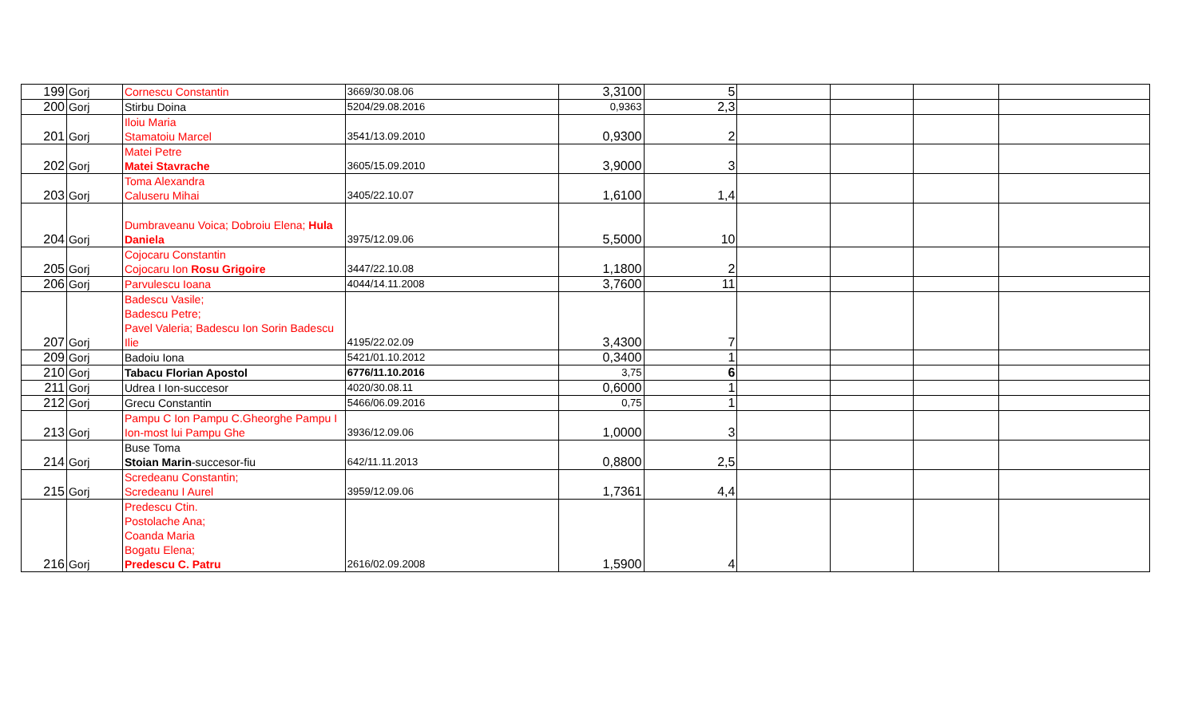| 199 | Gorj | Cornescu Constantin | 3669/30.08.06 | 3,3100 | 5 | | | | |
| 200 | Gorj | Stirbu Doina | 5204/29.08.2016 | 0,9363 | 2,3 | | | | |
| 201 | Gorj | Iloiu Maria Stamatoiu Marcel | 3541/13.09.2010 | 0,9300 | 2 | | | | |
| 202 | Gorj | Matei Petre Matei Stavrache | 3605/15.09.2010 | 3,9000 | 3 | | | | |
| 203 | Gorj | Toma Alexandra Caluseru Mihai | 3405/22.10.07 | 1,6100 | 1,4 | | | | |
| 204 | Gorj | Dumbraveanu Voica; Dobroiu Elena; Hula Daniela | 3975/12.09.06 | 5,5000 | 10 | | | | |
| 205 | Gorj | Cojocaru Constantin Cojocaru Ion Rosu Grigoire | 3447/22.10.08 | 1,1800 | 2 | | | | |
| 206 | Gorj | Parvulescu Ioana | 4044/14.11.2008 | 3,7600 | 11 | | | | |
| 207 | Gorj | Badescu Vasile; Badescu Petre; Pavel Valeria; Badescu Ion Sorin Badescu Ilie | 4195/22.02.09 | 3,4300 | 7 | | | | |
| 209 | Gorj | Badoiu Iona | 5421/01.10.2012 | 0,3400 | 1 | | | | |
| 210 | Gorj | Tabacu Florian Apostol | 6776/11.10.2016 | 3,75 | 6 | | | | |
| 211 | Gorj | Udrea I Ion-succesor | 4020/30.08.11 | 0,6000 | 1 | | | | |
| 212 | Gorj | Grecu Constantin | 5466/06.09.2016 | 0,75 | 1 | | | | |
| 213 | Gorj | Pampu C Ion Pampu C.Gheorghe Pampu I Ion-most lui Pampu Ghe | 3936/12.09.06 | 1,0000 | 3 | | | | |
| 214 | Gorj | Buse Toma Stoian Marin -succesor-fiu | 642/11.11.2013 | 0,8800 | 2,5 | | | | |
| 215 | Gorj | Scredeanu Constantin; Scredeanu I Aurel | 3959/12.09.06 | 1,7361 | 4,4 | | | | |
| 216 | Gorj | Predescu Ctin. Postolache Ana; Coanda Maria Bogatu Elena; Predescu C. Patru | 2616/02.09.2008 | 1,5900 | 4 | | | | |